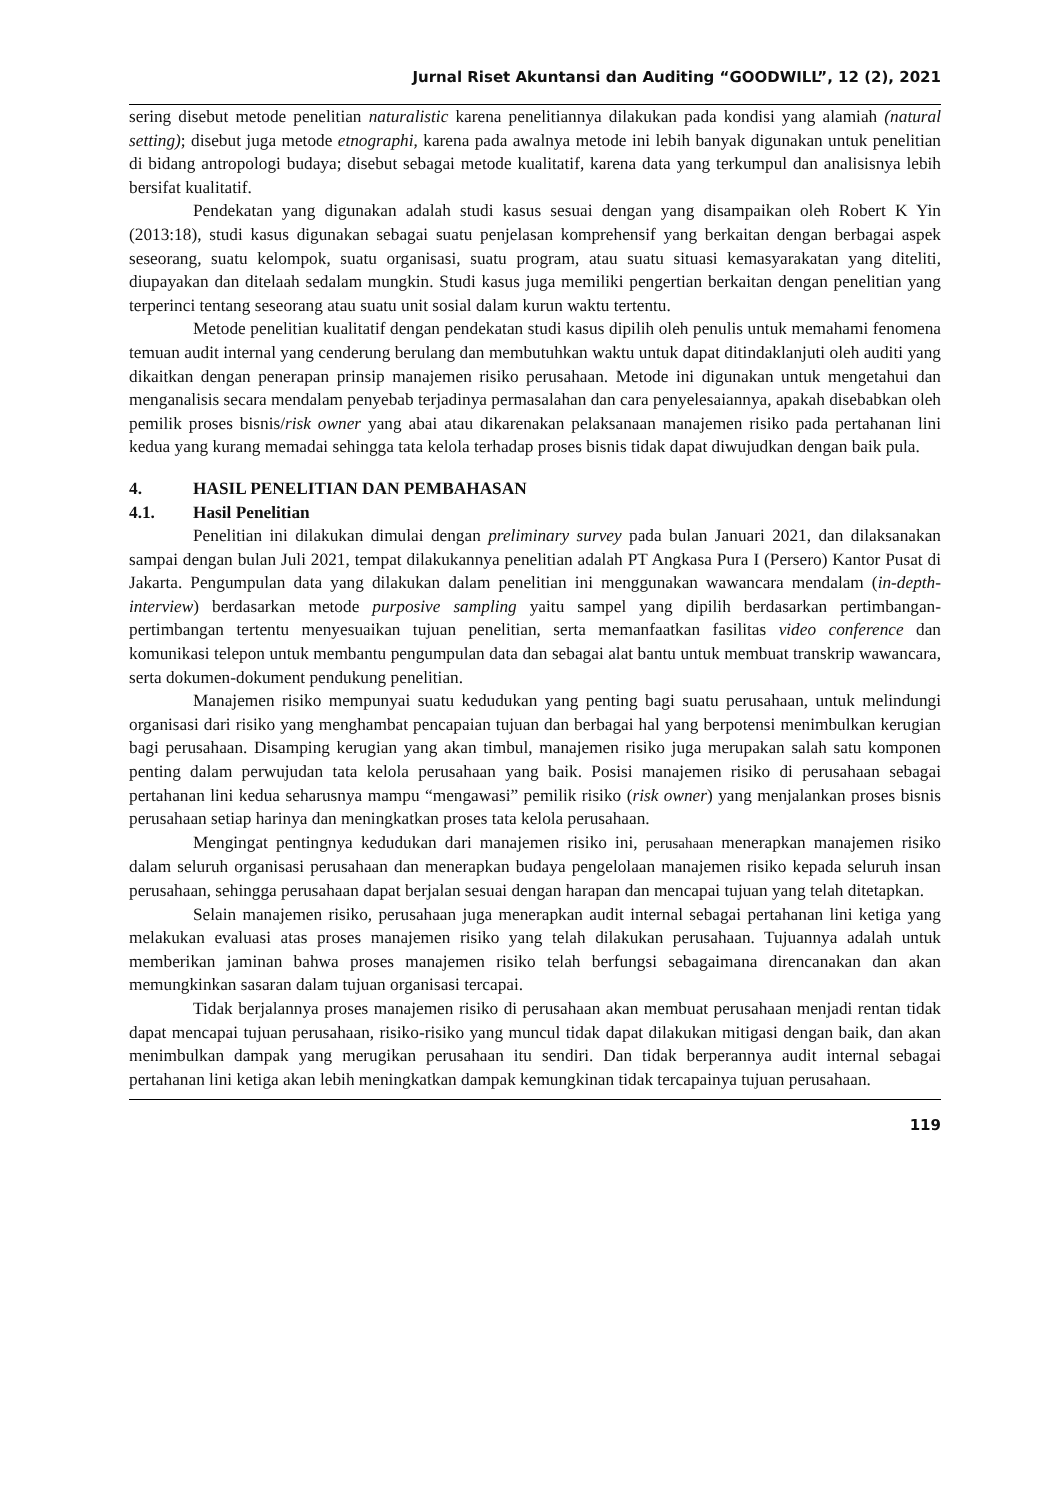Jurnal Riset Akuntansi dan Auditing “GOODWILL”, 12 (2), 2021
sering disebut metode penelitian naturalistic karena penelitiannya dilakukan pada kondisi yang alamiah (natural setting); disebut juga metode etnographi, karena pada awalnya metode ini lebih banyak digunakan untuk penelitian di bidang antropologi budaya; disebut sebagai metode kualitatif, karena data yang terkumpul dan analisisnya lebih bersifat kualitatif.
Pendekatan yang digunakan adalah studi kasus sesuai dengan yang disampaikan oleh Robert K Yin (2013:18), studi kasus digunakan sebagai suatu penjelasan komprehensif yang berkaitan dengan berbagai aspek seseorang, suatu kelompok, suatu organisasi, suatu program, atau suatu situasi kemasyarakatan yang diteliti, diupayakan dan ditelaah sedalam mungkin. Studi kasus juga memiliki pengertian berkaitan dengan penelitian yang terperinci tentang seseorang atau suatu unit sosial dalam kurun waktu tertentu.
Metode penelitian kualitatif dengan pendekatan studi kasus dipilih oleh penulis untuk memahami fenomena temuan audit internal yang cenderung berulang dan membutuhkan waktu untuk dapat ditindaklanjuti oleh auditi yang dikaitkan dengan penerapan prinsip manajemen risiko perusahaan. Metode ini digunakan untuk mengetahui dan menganalisis secara mendalam penyebab terjadinya permasalahan dan cara penyelesaiannya, apakah disebabkan oleh pemilik proses bisnis/risk owner yang abai atau dikarenakan pelaksanaan manajemen risiko pada pertahanan lini kedua yang kurang memadai sehingga tata kelola terhadap proses bisnis tidak dapat diwujudkan dengan baik pula.
4. HASIL PENELITIAN DAN PEMBAHASAN
4.1. Hasil Penelitian
Penelitian ini dilakukan dimulai dengan preliminary survey pada bulan Januari 2021, dan dilaksanakan sampai dengan bulan Juli 2021, tempat dilakukannya penelitian adalah PT Angkasa Pura I (Persero) Kantor Pusat di Jakarta. Pengumpulan data yang dilakukan dalam penelitian ini menggunakan wawancara mendalam (in-depth-interview) berdasarkan metode purposive sampling yaitu sampel yang dipilih berdasarkan pertimbangan-pertimbangan tertentu menyesuaikan tujuan penelitian, serta memanfaatkan fasilitas video conference dan komunikasi telepon untuk membantu pengumpulan data dan sebagai alat bantu untuk membuat transkrip wawancara, serta dokumen-dokument pendukung penelitian.
Manajemen risiko mempunyai suatu kedudukan yang penting bagi suatu perusahaan, untuk melindungi organisasi dari risiko yang menghambat pencapaian tujuan dan berbagai hal yang berpotensi menimbulkan kerugian bagi perusahaan. Disamping kerugian yang akan timbul, manajemen risiko juga merupakan salah satu komponen penting dalam perwujudan tata kelola perusahaan yang baik. Posisi manajemen risiko di perusahaan sebagai pertahanan lini kedua seharusnya mampu “mengawasi” pemilik risiko (risk owner) yang menjalankan proses bisnis perusahaan setiap harinya dan meningkatkan proses tata kelola perusahaan.
Mengingat pentingnya kedudukan dari manajemen risiko ini, perusahaan menerapkan manajemen risiko dalam seluruh organisasi perusahaan dan menerapkan budaya pengelolaan manajemen risiko kepada seluruh insan perusahaan, sehingga perusahaan dapat berjalan sesuai dengan harapan dan mencapai tujuan yang telah ditetapkan.
Selain manajemen risiko, perusahaan juga menerapkan audit internal sebagai pertahanan lini ketiga yang melakukan evaluasi atas proses manajemen risiko yang telah dilakukan perusahaan. Tujuannya adalah untuk memberikan jaminan bahwa proses manajemen risiko telah berfungsi sebagaimana direncanakan dan akan memungkinkan sasaran dalam tujuan organisasi tercapai.
Tidak berjalannya proses manajemen risiko di perusahaan akan membuat perusahaan menjadi rentan tidak dapat mencapai tujuan perusahaan, risiko-risiko yang muncul tidak dapat dilakukan mitigasi dengan baik, dan akan menimbulkan dampak yang merugikan perusahaan itu sendiri. Dan tidak berperannya audit internal sebagai pertahanan lini ketiga akan lebih meningkatkan dampak kemungkinan tidak tercapainya tujuan perusahaan.
119